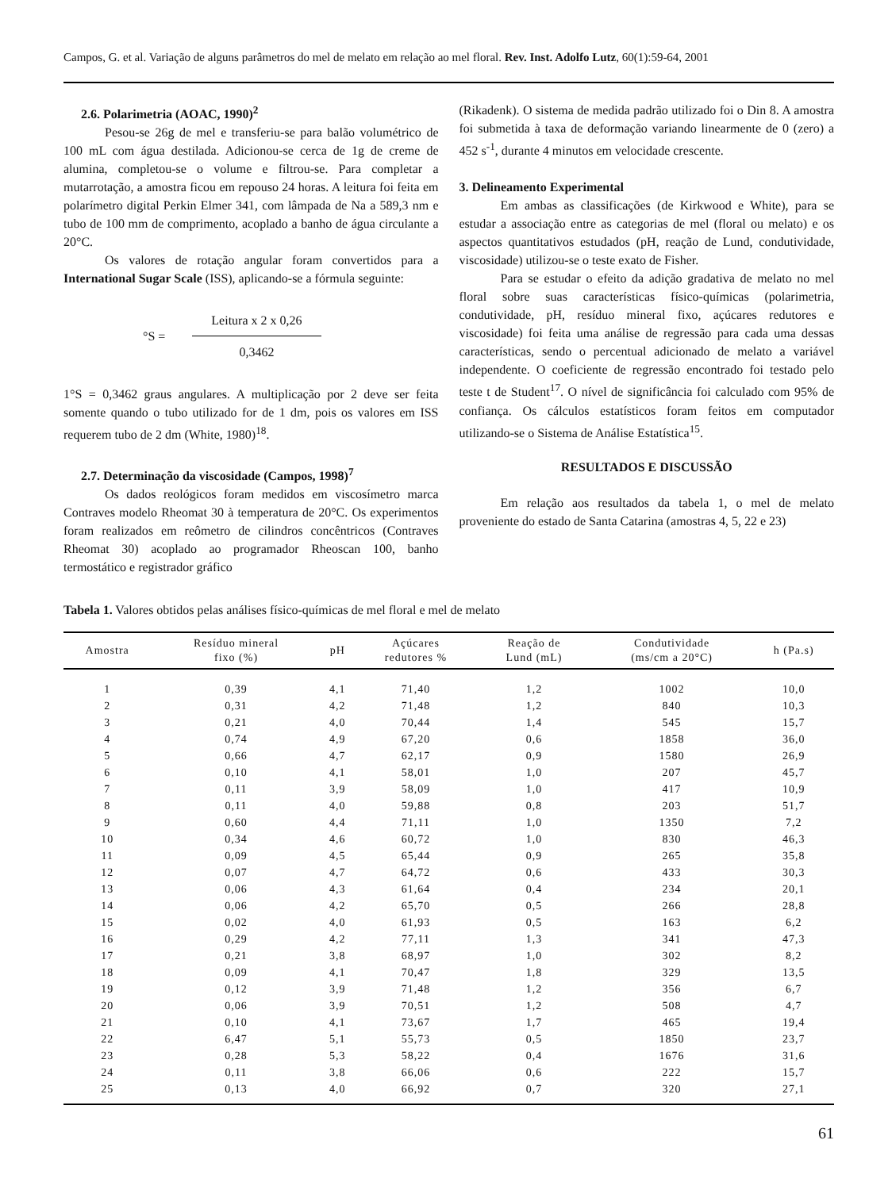Campos, G. et al. Variação de alguns parâmetros do mel de melato em relação ao mel floral. Rev. Inst. Adolfo Lutz, 60(1):59-64, 2001
2.6. Polarimetria (AOAC, 1990)<sup>2</sup>
Pesou-se 26g de mel e transferiu-se para balão volumétrico de 100 mL com água destilada. Adicionou-se cerca de 1g de creme de alumina, completou-se o volume e filtrou-se. Para completar a mutarrotação, a amostra ficou em repouso 24 horas. A leitura foi feita em polarímetro digital Perkin Elmer 341, com lâmpada de Na a 589,3 nm e tubo de 100 mm de comprimento, acoplado a banho de água circulante a 20°C.
Os valores de rotação angular foram convertidos para a International Sugar Scale (ISS), aplicando-se a fórmula seguinte:
°S =
Leitura x 2 x 0,26
0,3462
1°S = 0,3462 graus angulares. A multiplicação por 2 deve ser feita somente quando o tubo utilizado for de 1 dm, pois os valores em ISS requerem tubo de 2 dm (White, 1980)<sup>18</sup>.
2.7. Determinação da viscosidade (Campos, 1998)<sup>7</sup>
Os dados reológicos foram medidos em viscosímetro marca Contraves modelo Rheomat 30 à temperatura de 20°C. Os experimentos foram realizados em reômetro de cilindros concêntricos (Contraves Rheomat 30) acoplado ao programador Rheoscan 100, banho termostático e registrador gráfico
(Rikadenk). O sistema de medida padrão utilizado foi o Din 8. A amostra foi submetida à taxa de deformação variando linearmente de 0 (zero) a 452 s<sup>-1</sup>, durante 4 minutos em velocidade crescente.
3. Delineamento Experimental
Em ambas as classificações (de Kirkwood e White), para se estudar a associação entre as categorias de mel (floral ou melato) e os aspectos quantitativos estudados (pH, reação de Lund, condutividade, viscosidade) utilizou-se o teste exato de Fisher.
Para se estudar o efeito da adição gradativa de melato no mel floral sobre suas características físico-químicas (polarimetria, condutividade, pH, resíduo mineral fixo, açúcares redutores e viscosidade) foi feita uma análise de regressão para cada uma dessas características, sendo o percentual adicionado de melato a variável independente. O coeficiente de regressão encontrado foi testado pelo teste t de Student<sup>17</sup>. O nível de significância foi calculado com 95% de confiança. Os cálculos estatísticos foram feitos em computador utilizando-se o Sistema de Análise Estatística<sup>15</sup>.
RESULTADOS E DISCUSSÃO
Em relação aos resultados da tabela 1, o mel de melato proveniente do estado de Santa Catarina (amostras 4, 5, 22 e 23)
Tabela 1. Valores obtidos pelas análises físico-químicas de mel floral e mel de melato
| Amostra | Resíduo mineral fixo (%) | pH | Açúcares redutores % | Reação de Lund (mL) | Condutividade (ms/cm a 20°C) | h (Pa.s) |
| --- | --- | --- | --- | --- | --- | --- |
| 1 | 0,39 | 4,1 | 71,40 | 1,2 | 1002 | 10,0 |
| 2 | 0,31 | 4,2 | 71,48 | 1,2 | 840 | 10,3 |
| 3 | 0,21 | 4,0 | 70,44 | 1,4 | 545 | 15,7 |
| 4 | 0,74 | 4,9 | 67,20 | 0,6 | 1858 | 36,0 |
| 5 | 0,66 | 4,7 | 62,17 | 0,9 | 1580 | 26,9 |
| 6 | 0,10 | 4,1 | 58,01 | 1,0 | 207 | 45,7 |
| 7 | 0,11 | 3,9 | 58,09 | 1,0 | 417 | 10,9 |
| 8 | 0,11 | 4,0 | 59,88 | 0,8 | 203 | 51,7 |
| 9 | 0,60 | 4,4 | 71,11 | 1,0 | 1350 | 7,2 |
| 10 | 0,34 | 4,6 | 60,72 | 1,0 | 830 | 46,3 |
| 11 | 0,09 | 4,5 | 65,44 | 0,9 | 265 | 35,8 |
| 12 | 0,07 | 4,7 | 64,72 | 0,6 | 433 | 30,3 |
| 13 | 0,06 | 4,3 | 61,64 | 0,4 | 234 | 20,1 |
| 14 | 0,06 | 4,2 | 65,70 | 0,5 | 266 | 28,8 |
| 15 | 0,02 | 4,0 | 61,93 | 0,5 | 163 | 6,2 |
| 16 | 0,29 | 4,2 | 77,11 | 1,3 | 341 | 47,3 |
| 17 | 0,21 | 3,8 | 68,97 | 1,0 | 302 | 8,2 |
| 18 | 0,09 | 4,1 | 70,47 | 1,8 | 329 | 13,5 |
| 19 | 0,12 | 3,9 | 71,48 | 1,2 | 356 | 6,7 |
| 20 | 0,06 | 3,9 | 70,51 | 1,2 | 508 | 4,7 |
| 21 | 0,10 | 4,1 | 73,67 | 1,7 | 465 | 19,4 |
| 22 | 6,47 | 5,1 | 55,73 | 0,5 | 1850 | 23,7 |
| 23 | 0,28 | 5,3 | 58,22 | 0,4 | 1676 | 31,6 |
| 24 | 0,11 | 3,8 | 66,06 | 0,6 | 222 | 15,7 |
| 25 | 0,13 | 4,0 | 66,92 | 0,7 | 320 | 27,1 |
61